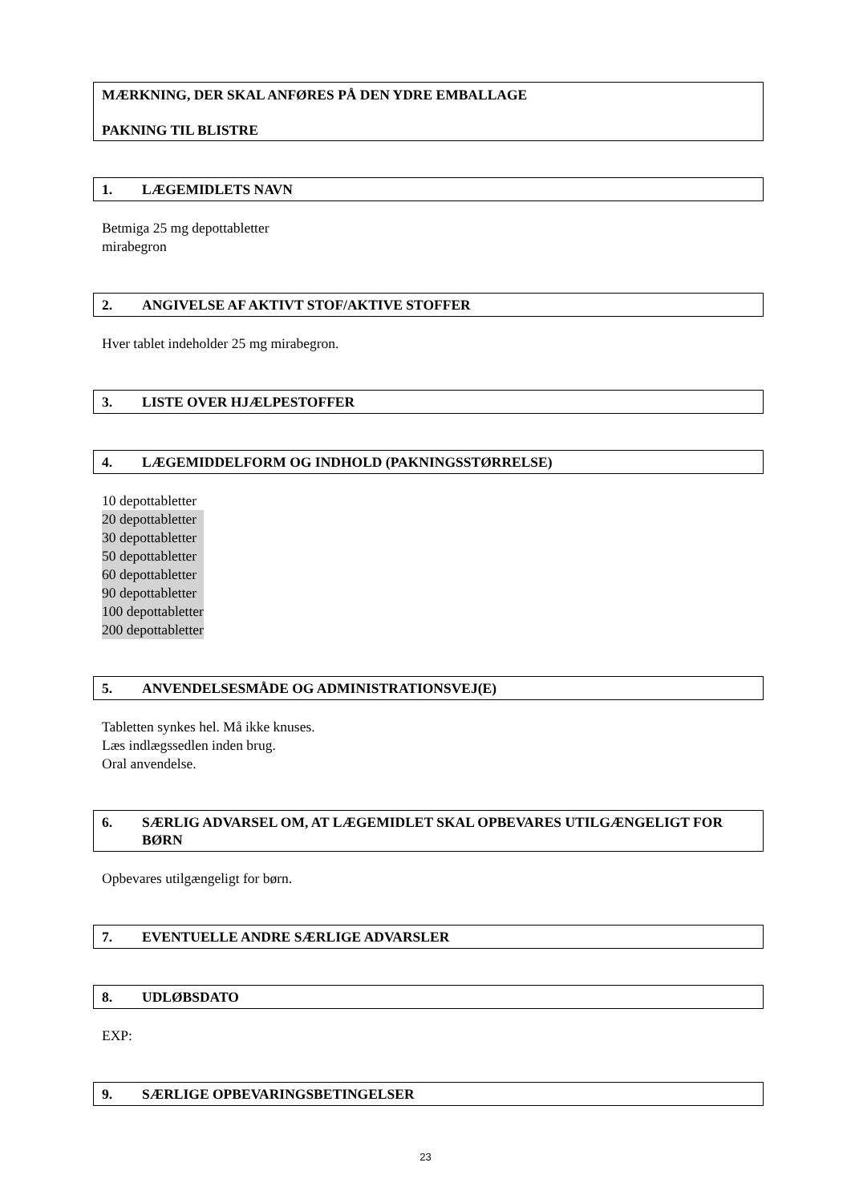MÆRKNING, DER SKAL ANFØRES PÅ DEN YDRE EMBALLAGE
PAKNING TIL BLISTRE
1. LÆGEMIDLETS NAVN
Betmiga 25 mg depottabletter
mirabegron
2. ANGIVELSE AF AKTIVT STOF/AKTIVE STOFFER
Hver tablet indeholder 25 mg mirabegron.
3. LISTE OVER HJÆLPESTOFFER
4. LÆGEMIDDELFORM OG INDHOLD (PAKNINGSSTØRRELSE)
10 depottabletter
20 depottabletter
30 depottabletter
50 depottabletter
60 depottabletter
90 depottabletter
100 depottabletter
200 depottabletter
5. ANVENDELSESMÅDE OG ADMINISTRATIONSVEJ(E)
Tabletten synkes hel. Må ikke knuses.
Læs indlægssedlen inden brug.
Oral anvendelse.
6. SÆRLIG ADVARSEL OM, AT LÆGEMIDLET SKAL OPBEVARES UTILGÆNGELIGT FOR BØRN
Opbevares utilgængeligt for børn.
7. EVENTUELLE ANDRE SÆRLIGE ADVARSLER
8. UDLØBSDATO
EXP:
9. SÆRLIGE OPBEVARINGSBETINGELSER
23